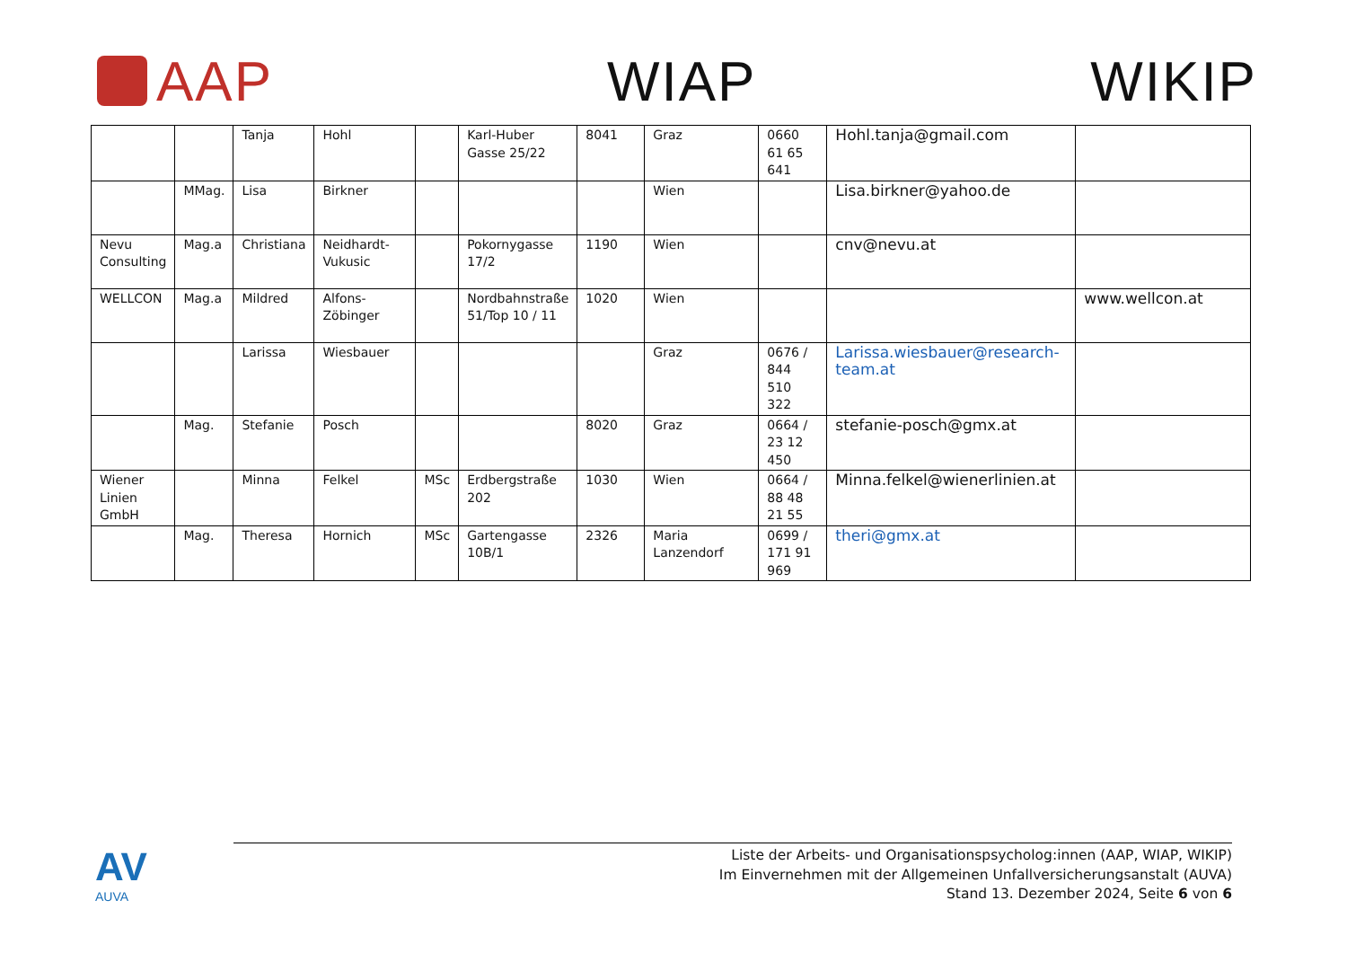AAP WIAP WIKIP
| | | Tanja | Hohl | | Karl-Huber Gasse 25/22 | 8041 | Graz | 0660 61 65 641 | Hohl.tanja@gmail.com | |
| | MMag. | Lisa | Birkner | | | | Wien | | Lisa.birkner@yahoo.de | |
| Nevu Consulting | Mag.a | Christiana | Neidhardt-Vukusic | | Pokornygasse 17/2 | 1190 | Wien | | cnv@nevu.at | |
| WELLCON | Mag.a | Mildred | Alfons-Zöbinger | | Nordbahnstraße 51/Top 10 / 11 | 1020 | Wien | | | www.wellcon.at |
| | | Larissa | Wiesbauer | | | | Graz | 0676 / 844 510 322 | Larissa.wiesbauer@research-team.at | |
| | Mag. | Stefanie | Posch | | | 8020 | Graz | 0664 / 23 12 450 | stefanie-posch@gmx.at | |
| Wiener Linien GmbH | | Minna | Felkel | MSc | Erdbergstraße 202 | 1030 | Wien | 0664 / 88 48 21 55 | Minna.felkel@wienerlinien.at | |
| | Mag. | Theresa | Hornich | MSc | Gartengasse 10B/1 | 2326 | Maria Lanzendorf | 0699 / 171 91 969 | theri@gmx.at | |
AV
AUVA
Liste der Arbeits- und Organisationspsycholog:innen (AAP, WIAP, WIKIP)
Im Einvernehmen mit der Allgemeinen Unfallversicherungsanstalt (AUVA)
Stand 13. Dezember 2024, Seite 6 von 6